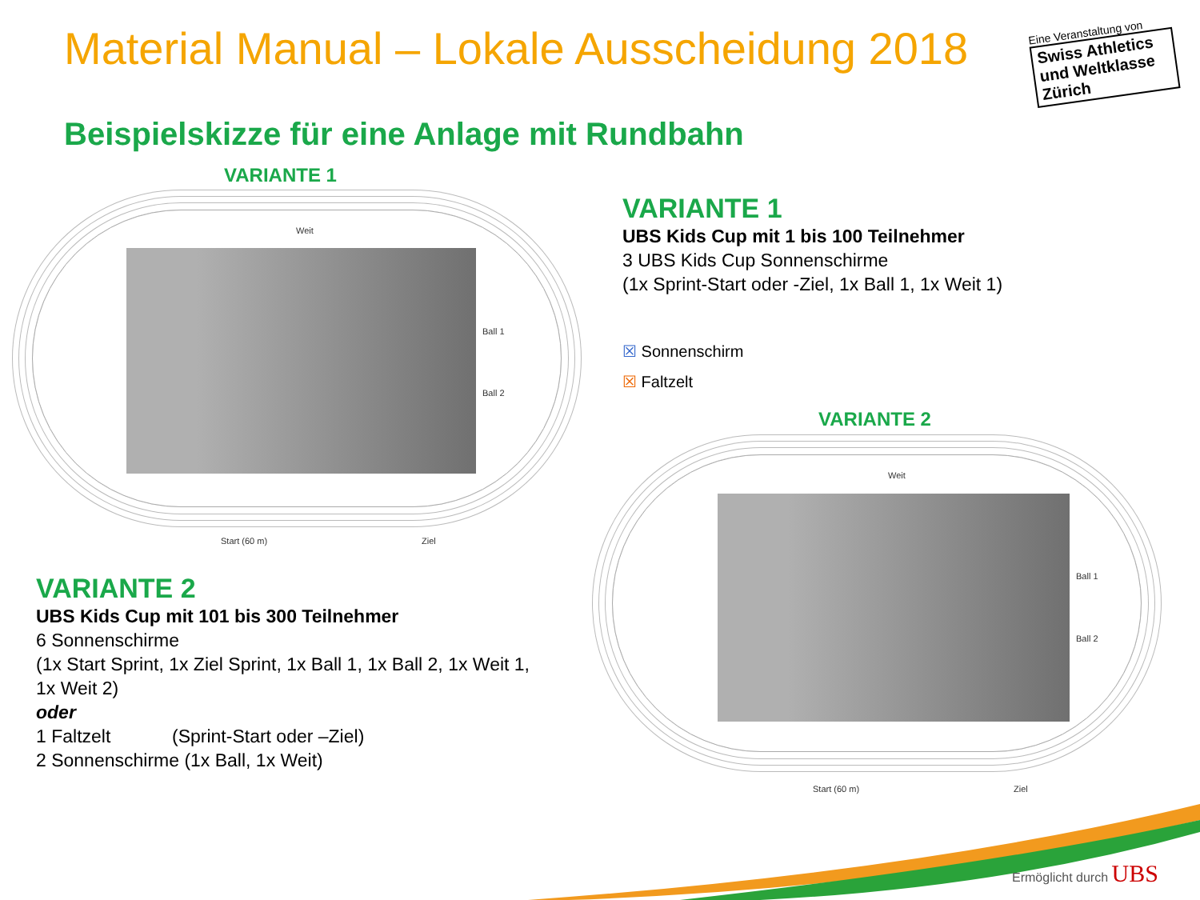Material Manual – Lokale Ausscheidung 2018
Eine Veranstaltung von
Swiss Athletics und Weltklasse Zürich
Beispielskizze für eine Anlage mit Rundbahn
VARIANTE 1
Weit
Ball 1
Ball 2
Start (60 m) Ziel
VARIANTE 1
UBS Kids Cup mit 1 bis 100 Teilnehmer
3 UBS Kids Cup Sonnenschirme
(1x Sprint-Start oder -Ziel, 1x Ball 1, 1x Weit 1)
☒ Sonnenschirm
☒ Faltzelt
VARIANTE 2
Weit
Ball 1
Ball 2
Start (60 m) Ziel
VARIANTE 2
UBS Kids Cup mit 101 bis 300 Teilnehmer
6 Sonnenschirme
(1x Start Sprint, 1x Ziel Sprint, 1x Ball 1, 1x Ball 2, 1x Weit 1,
1x Weit 2)
oder
1 Faltzelt (Sprint-Start oder –Ziel)
2 Sonnenschirme (1x Ball, 1x Weit)
Ermöglicht durch UBS